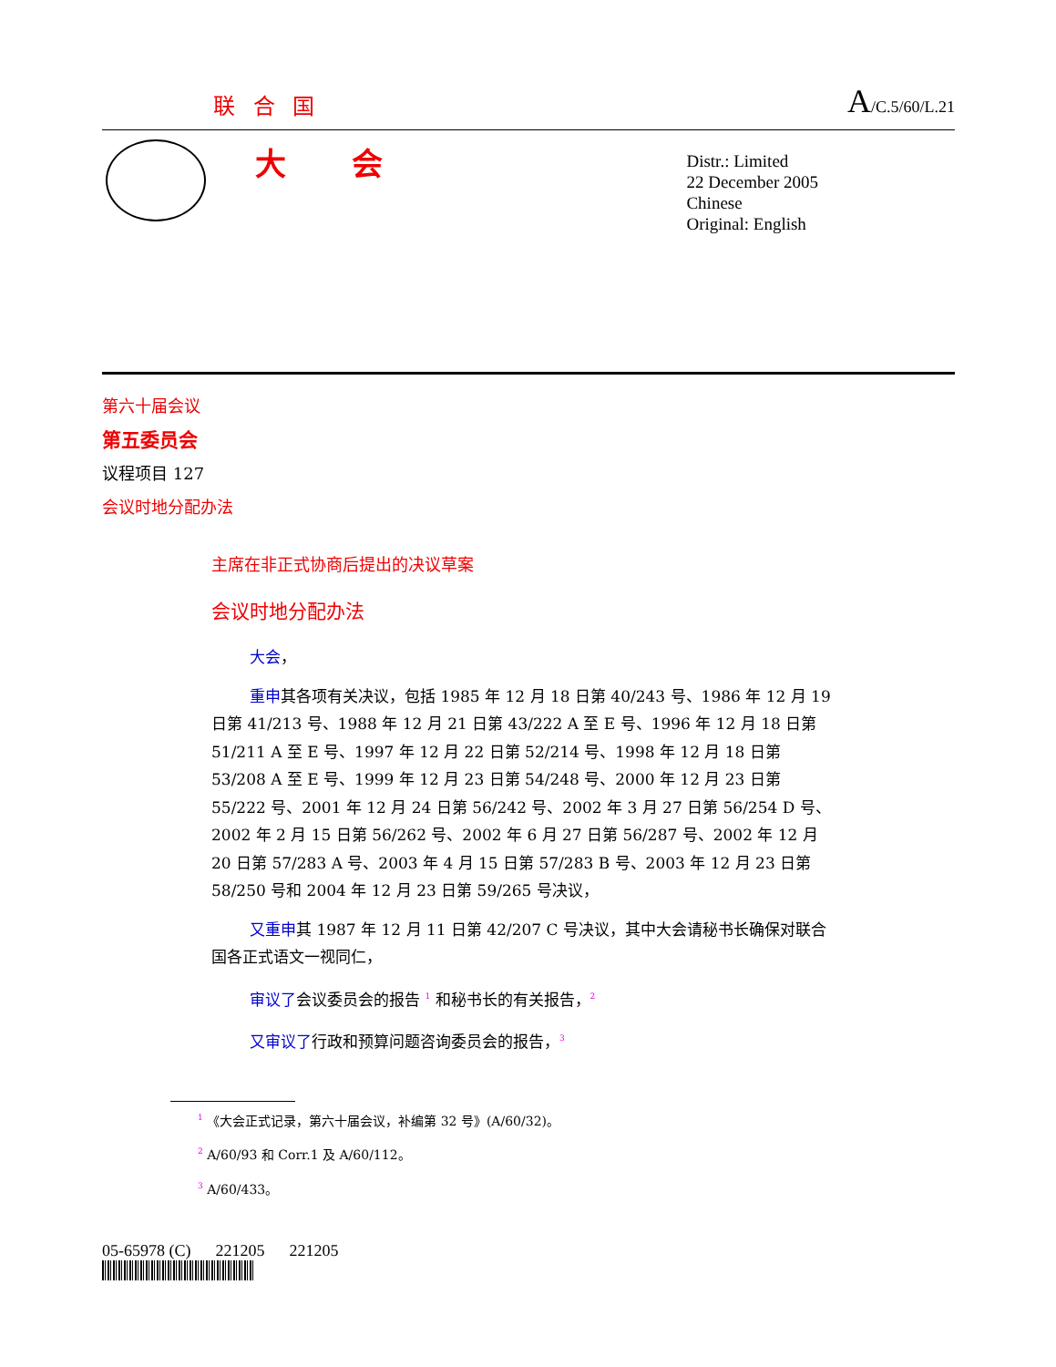联 合 国 A/C.5/60/L.21
大 会
Distr.: Limited
22 December 2005
Chinese
Original: English
第六十届会议
第五委员会
议程项目 127
会议时地分配办法
主席在非正式协商后提出的决议草案
会议时地分配办法
大会，
重申其各项有关决议，包括 1985 年 12 月 18 日第 40/243 号、1986 年 12 月 19 日第 41/213 号、1988 年 12 月 21 日第 43/222 A 至 E 号、1996 年 12 月 18 日第 51/211 A 至 E 号、1997 年 12 月 22 日第 52/214 号、1998 年 12 月 18 日第 53/208 A 至 E 号、1999 年 12 月 23 日第 54/248 号、2000 年 12 月 23 日第 55/222 号、2001 年 12 月 24 日第 56/242 号、2002 年 3 月 27 日第 56/254 D 号、2002 年 2 月 15 日第 56/262 号、2002 年 6 月 27 日第 56/287 号、2002 年 12 月 20 日第 57/283 A 号、2003 年 4 月 15 日第 57/283 B 号、2003 年 12 月 23 日第 58/250 号和 2004 年 12 月 23 日第 59/265 号决议，
又重申其 1987 年 12 月 11 日第 42/207 C 号决议，其中大会请秘书长确保对联合国各正式语文一视同仁，
审议了会议委员会的报告 <sup>1</sup> 和秘书长的有关报告，<sup>2</sup>
又审议了行政和预算问题咨询委员会的报告，<sup>3</sup>
<sup>1</sup> 《大会正式记录，第六十届会议，补编第 32 号》(A/60/32)。
<sup>2</sup> A/60/93 和 Corr.1 及 A/60/112。
<sup>3</sup> A/60/433。
05-65978 (C) 221205 221205